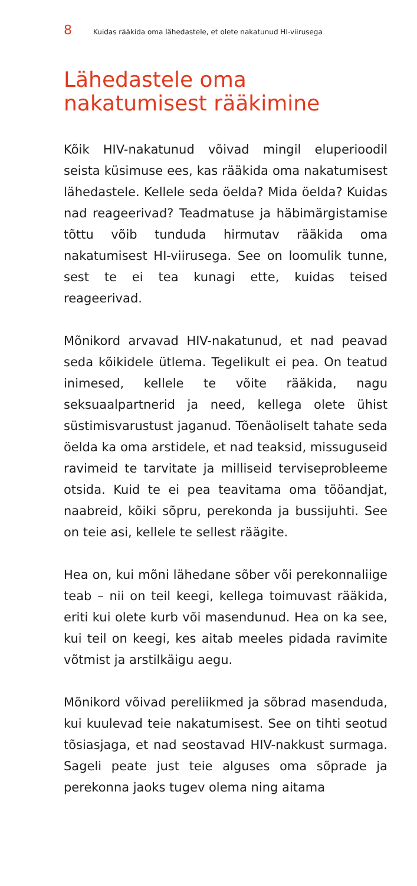8 Kuidas rääkida oma lähedastele, et olete nakatunud HI-viirusega
Lähedastele oma
nakatumisest rääkimine
Kõik HIV-nakatunud võivad mingil eluperioodil seista küsimuse ees, kas rääkida oma nakatumisest lähedastele. Kellele seda öelda? Mida öelda? Kuidas nad reageerivad? Teadmatuse ja häbimärgistamise tõttu võib tunduda hirmutav rääkida oma nakatumisest HI-viirusega. See on loomulik tunne, sest te ei tea kunagi ette, kuidas teised reageerivad.
Mõnikord arvavad HIV-nakatunud, et nad peavad seda kõikidele ütlema. Tegelikult ei pea. On teatud inimesed, kellele te võite rääkida, nagu seksuaalpartnerid ja need, kellega olete ühist süstimisvarustust jaganud. Tõenäoliselt tahate seda öelda ka oma arstidele, et nad teaksid, missuguseid ravimeid te tarvitate ja milliseid terviseprobleeme otsida. Kuid te ei pea teavitama oma tööandjat, naabreid, kõiki sõpru, perekonda ja bussijuhti. See on teie asi, kellele te sellest räägite.
Hea on, kui mõni lähedane sõber või perekonnaliige teab – nii on teil keegi, kellega toimuvast rääkida, eriti kui olete kurb või masendunud. Hea on ka see, kui teil on keegi, kes aitab meeles pidada ravimite võtmist ja arstilkäigu aegu.
Mõnikord võivad pereliikmed ja sõbrad masenduda, kui kuulevad teie nakatumisest. See on tihti seotud tõsiasjaga, et nad seostavad HIV-nakkust surmaga. Sageli peate just teie alguses oma sõprade ja perekonna jaoks tugev olema ning aitama